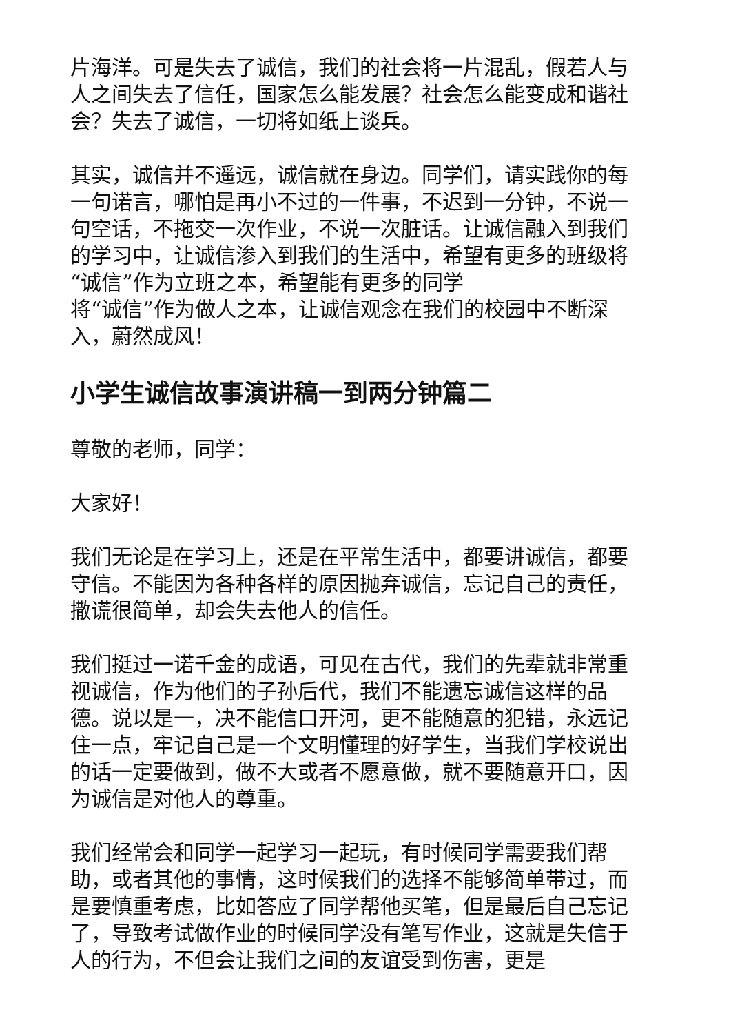片海洋。可是失去了诚信，我们的社会将一片混乱，假若人与人之间失去了信任，国家怎么能发展？社会怎么能变成和谐社会？失去了诚信，一切将如纸上谈兵。
其实，诚信并不遥远，诚信就在身边。同学们，请实践你的每一句诺言，哪怕是再小不过的一件事，不迟到一分钟，不说一句空话，不拖交一次作业，不说一次脏话。让诚信融入到我们的学习中，让诚信渗入到我们的生活中，希望有更多的班级将“诚信”作为立班之本，希望能有更多的同学
将“诚信”作为做人之本，让诚信观念在我们的校园中不断深入，蔚然成风！
小学生诚信故事演讲稿一到两分钟篇二
尊敬的老师，同学：
大家好！
我们无论是在学习上，还是在平常生活中，都要讲诚信，都要守信。不能因为各种各样的原因抛弃诚信，忘记自己的责任，撒谎很简单，却会失去他人的信任。
我们挺过一诺千金的成语，可见在古代，我们的先辈就非常重视诚信，作为他们的子孙后代，我们不能遗忘诚信这样的品德。说以是一，决不能信口开河，更不能随意的犯错，永远记住一点，牢记自己是一个文明懂理的好学生，当我们学校说出的话一定要做到，做不大或者不愿意做，就不要随意开口，因为诚信是对他人的尊重。
我们经常会和同学一起学习一起玩，有时候同学需要我们帮助，或者其他的事情，这时候我们的选择不能够简单带过，而是要慎重考虑，比如答应了同学帮他买笔，但是最后自己忘记了，导致考试做作业的时候同学没有笔写作业，这就是失信于人的行为，不但会让我们之间的友谊受到伤害，更是